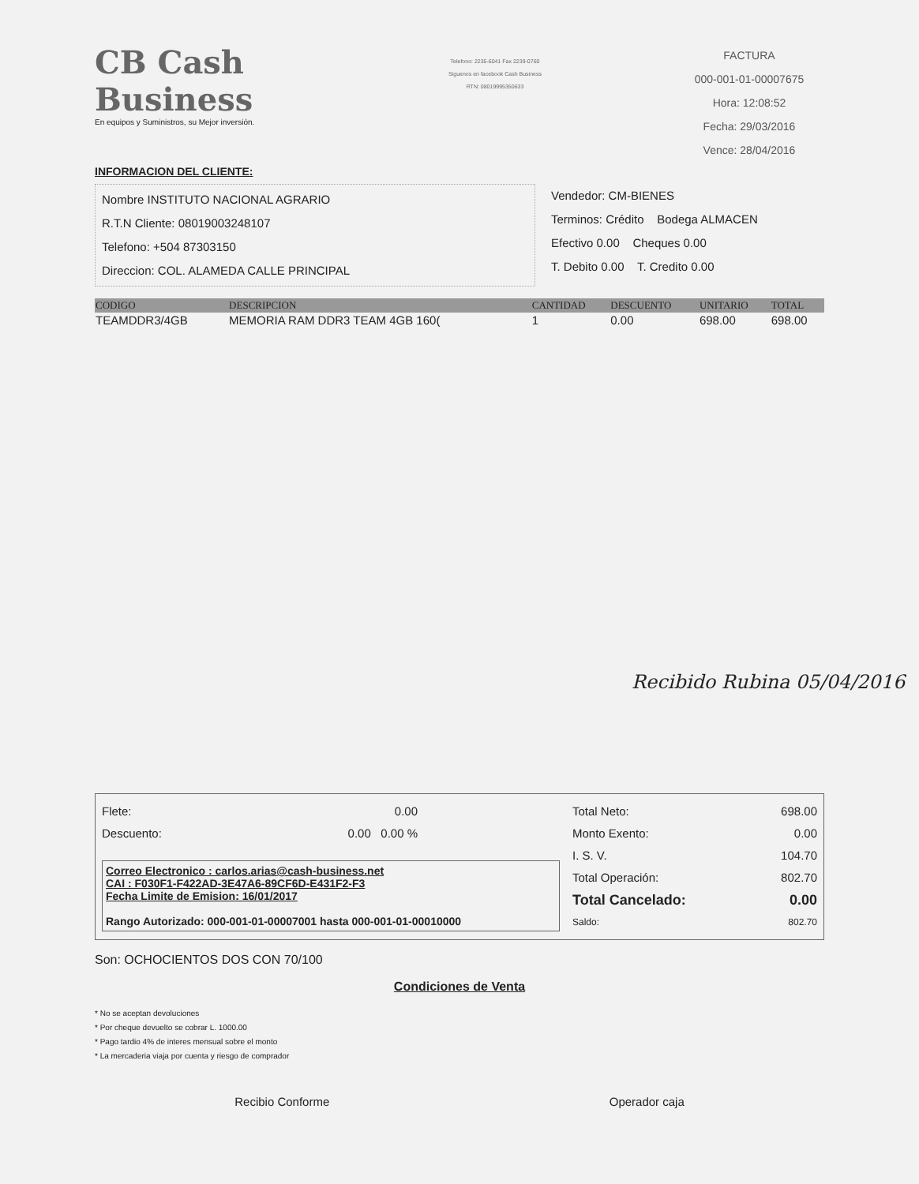CB Cash Business
En equipos y Suministros, su Mejor inversión.
Telefono: 2235-6041 Fax 2239-0760
Siguenos en facebook Cash Business
RTN: 08019995350633
FACTURA
000-001-01-00007675
Hora: 12:08:52
Fecha: 29/03/2016
Vence: 28/04/2016
INFORMACION DEL CLIENTE:
Nombre INSTITUTO NACIONAL AGRARIO
R.T.N Cliente: 08019003248107
Telefono: +504 87303150
Direccion: COL. ALAMEDA CALLE PRINCIPAL
Vendedor: CM-BIENES
Terminos: Crédito Bodega ALMACEN
Efectivo 0.00 Cheques 0.00
T. Debito 0.00 T. Credito 0.00
| CODIGO | DESCRIPCION | CANTIDAD | DESCUENTO | UNITARIO | TOTAL |
| --- | --- | --- | --- | --- | --- |
| TEAMDDR3/4GB | MEMORIA RAM DDR3 TEAM 4GB 160( | 1 | 0.00 | 698.00 | 698.00 |
Recibido Rubina 05/04/2016
Flete: 0.00
Descuento: 0.00 0.00 %
Correo Electronico : carlos.arias@cash-business.net
CAI : F030F1-F422AD-3E47A6-89CF6D-E431F2-F3
Fecha Limite de Emision: 16/01/2017
Rango Autorizado: 000-001-01-00007001 hasta 000-001-01-00010000
Total Neto: 698.00
Monto Exento: 0.00
I. S. V. 104.70
Total Operación: 802.70
Total Cancelado: 0.00
Saldo: 802.70
Son: OCHOCIENTOS DOS CON 70/100
Condiciones de Venta
* No se aceptan devoluciones
* Por cheque devuelto se cobrar L. 1000.00
* Pago tardio 4% de interes mensual sobre el monto
* La mercaderia viaja por cuenta y riesgo de comprador
Recibio Conforme Operador caja